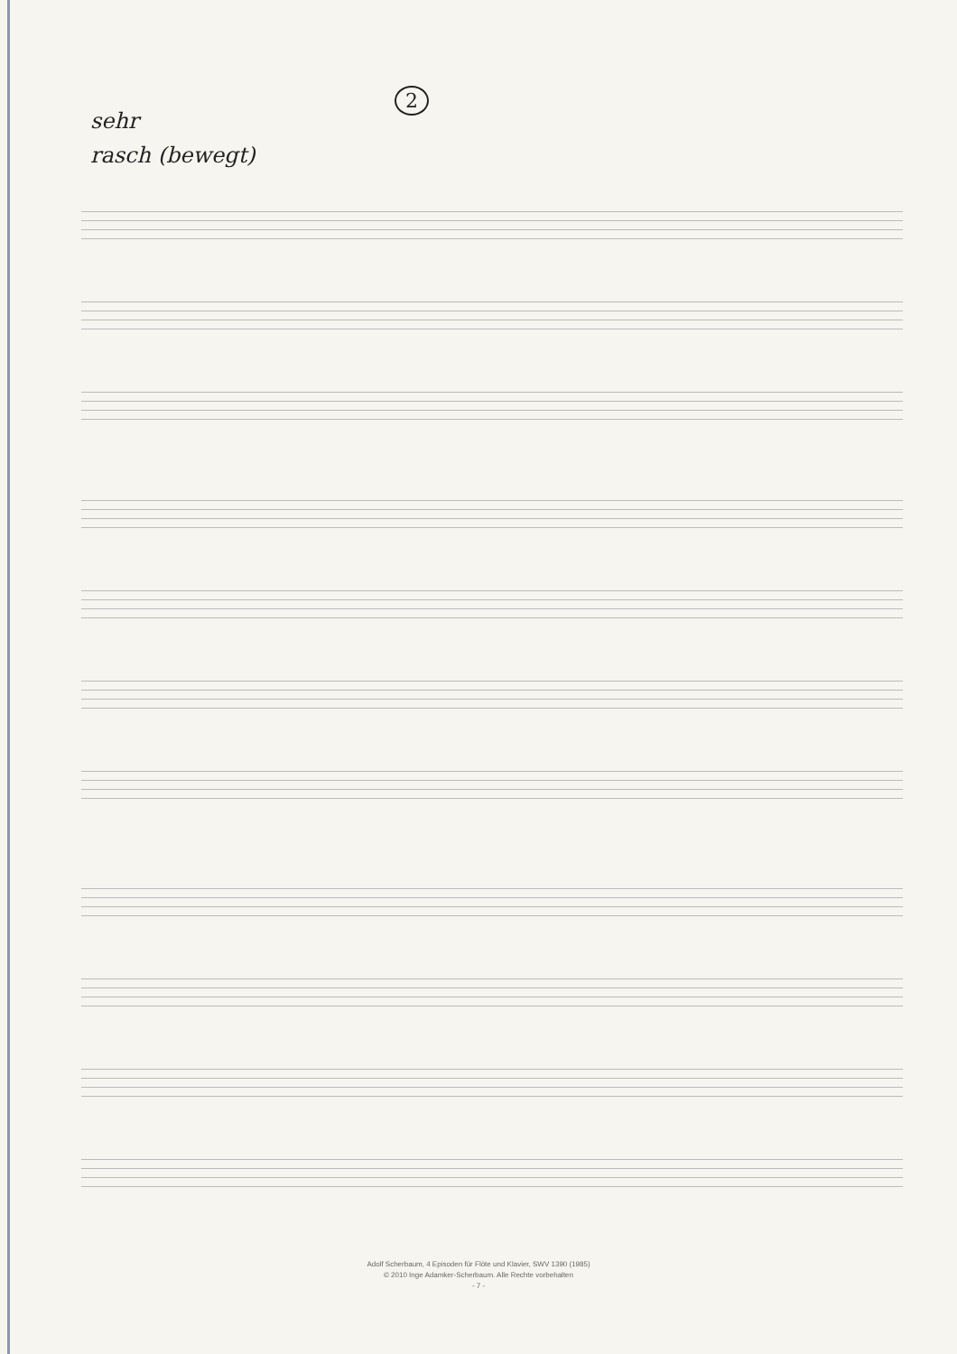2
sehr
rasch (bewegt)
Adolf Scherbaum, 4 Episoden für Flöte und Klavier, SWV 1390 (1985)
© 2010 Inge Adamker-Scherbaum. Alle Rechte vorbehalten
- 7 -